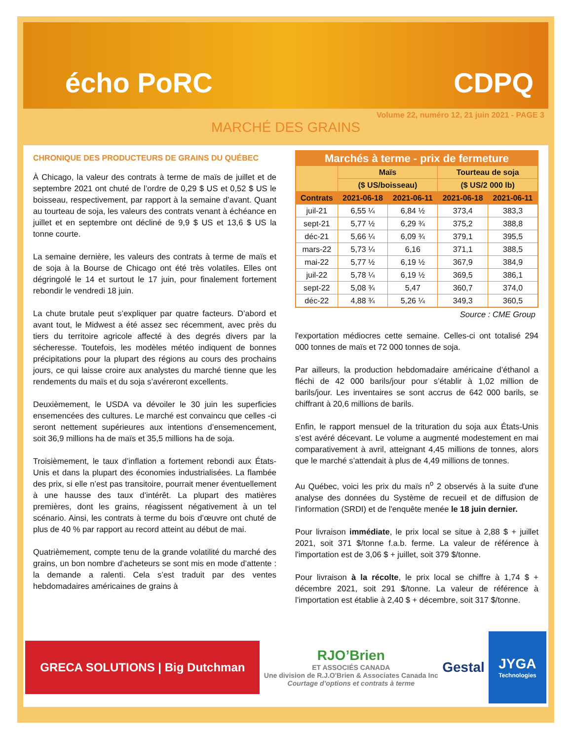écho PoRC CDPQ
Volume 22, numéro 12, 21 juin 2021 - PAGE 3
MARCHÉ DES GRAINS
CHRONIQUE DES PRODUCTEURS DE GRAINS DU QUÉBEC
À Chicago, la valeur des contrats à terme de maïs de juillet et de septembre 2021 ont chuté de l’ordre de 0,29 $ US et 0,52 $ US le boisseau, respectivement, par rapport à la semaine d’avant. Quant au tourteau de soja, les valeurs des contrats venant à échéance en juillet et en septembre ont décliné de 9,9 $ US et 13,6 $ US la tonne courte.
La semaine dernière, les valeurs des contrats à terme de maïs et de soja à la Bourse de Chicago ont été très volatiles. Elles ont dégringolé le 14 et surtout le 17 juin, pour finalement fortement rebondir le vendredi 18 juin.
La chute brutale peut s’expliquer par quatre facteurs. D’abord et avant tout, le Midwest a été assez sec récemment, avec près du tiers du territoire agricole affecté à des degrés divers par la sécheresse. Toutefois, les modèles météo indiquent de bonnes précipitations pour la plupart des régions au cours des prochains jours, ce qui laisse croire aux analystes du marché tienne que les rendements du maïs et du soja s’avéreront excellents.
Deuxièmement, le USDA va dévoiler le 30 juin les superficies ensemencées des cultures. Le marché est convaincu que celles -ci seront nettement supérieures aux intentions d’ensemencement, soit 36,9 millions ha de maïs et 35,5 millions ha de soja.
Troisièmement, le taux d’inflation a fortement rebondi aux États-Unis et dans la plupart des économies industrialisées. La flambée des prix, si elle n’est pas transitoire, pourrait mener éventuellement à une hausse des taux d’intérêt. La plupart des matières premières, dont les grains, réagissent négativement à un tel scénario. Ainsi, les contrats à terme du bois d’œuvre ont chuté de plus de 40 % par rapport au record atteint au début de mai.
Quatrièmement, compte tenu de la grande volatilité du marché des grains, un bon nombre d’acheteurs se sont mis en mode d’attente : la demande a ralenti. Cela s’est traduit par des ventes hebdomadaires américaines de grains à
| Marchés à terme - prix de fermeture | | | | |
| --- | --- | --- | --- | --- |
| | Maïs | | Tourteau de soja | |
| | ($ US/boisseau) | | ($ US/2 000 lb) | |
| Contrats | 2021-06-18 | 2021-06-11 | 2021-06-18 | 2021-06-11 |
| juil-21 | 6,55 ¼ | 6,84 ½ | 373,4 | 383,3 |
| sept-21 | 5,77 ½ | 6,29 ¾ | 375,2 | 388,8 |
| déc-21 | 5,66 ¼ | 6,09 ¾ | 379,1 | 395,5 |
| mars-22 | 5,73 ¼ | 6,16 | 371,1 | 388,5 |
| mai-22 | 5,77 ½ | 6,19 ½ | 367,9 | 384,9 |
| juil-22 | 5,78 ¼ | 6,19 ½ | 369,5 | 386,1 |
| sept-22 | 5,08 ¾ | 5,47 | 360,7 | 374,0 |
| déc-22 | 4,88 ¾ | 5,26 ¼ | 349,3 | 360,5 |
Source : CME Group
l'exportation médiocres cette semaine. Celles-ci ont totalisé 294 000 tonnes de maïs et 72 000 tonnes de soja.
Par ailleurs, la production hebdomadaire américaine d’éthanol a fléchi de 42 000 barils/jour pour s’établir à 1,02 million de barils/jour. Les inventaires se sont accrus de 642 000 barils, se chiffrant à 20,6 millions de barils.
Enfin, le rapport mensuel de la trituration du soja aux États-Unis s’est avéré décevant. Le volume a augmenté modestement en mai comparativement à avril, atteignant 4,45 millions de tonnes, alors que le marché s’attendait à plus de 4,49 millions de tonnes.
Au Québec, voici les prix du maïs n<sup>o</sup> 2 observés à la suite d'une analyse des données du Système de recueil et de diffusion de l’information (SRDI) et de l'enquête menée le 18 juin dernier.
Pour livraison immédiate, le prix local se situe à 2,88 $ + juillet 2021, soit 371 $/tonne f.a.b. ferme. La valeur de référence à l'importation est de 3,06 $ + juillet, soit 379 $/tonne.
Pour livraison à la récolte, le prix local se chiffre à 1,74 $ + décembre 2021, soit 291 $/tonne. La valeur de référence à l’importation est établie à 2,40 $ + décembre, soit 317 $/tonne.
GRECA SOLUTIONS | Big Dutchman
RJO’Brien
ET ASSOCIÉS CANADA
Une division de R.J.O'Brien & Associates Canada Inc
Courtage d’options et contrats à terme
Gestal
JYGA
Technologies